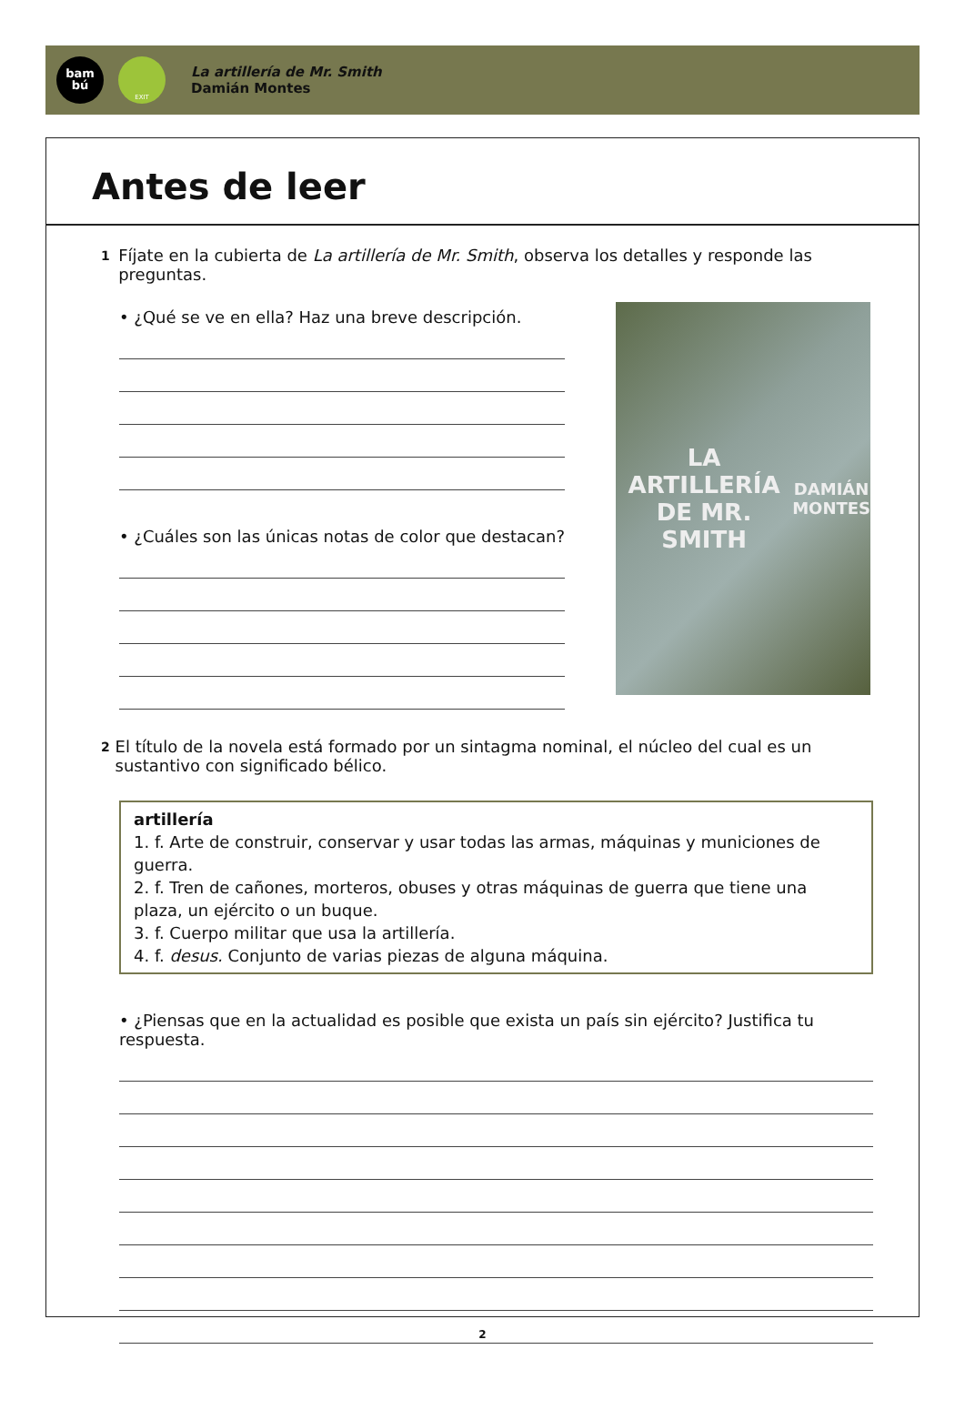bam
bú
EXIT
La artillería de Mr. Smith
Damián Montes
Antes de leer
1 Fíjate en la cubierta de La artillería de Mr. Smith, observa los detalles y responde las preguntas.
• ¿Qué se ve en ella? Haz una breve descripción.
• ¿Cuáles son las únicas notas de color que destacan?
LA ARTILLERÍA DE MR. SMITH
DAMIÁN MONTES
2 El título de la novela está formado por un sintagma nominal, el núcleo del cual es un sustantivo con significado bélico.
artillería
1. f. Arte de construir, conservar y usar todas las armas, máquinas y municiones de guerra.
2. f. Tren de cañones, morteros, obuses y otras máquinas de guerra que tiene una plaza, un ejército o un buque.
3. f. Cuerpo militar que usa la artillería.
4. f. desus. Conjunto de varias piezas de alguna máquina.
• ¿Piensas que en la actualidad es posible que exista un país sin ejército? Justifica tu respuesta.
2